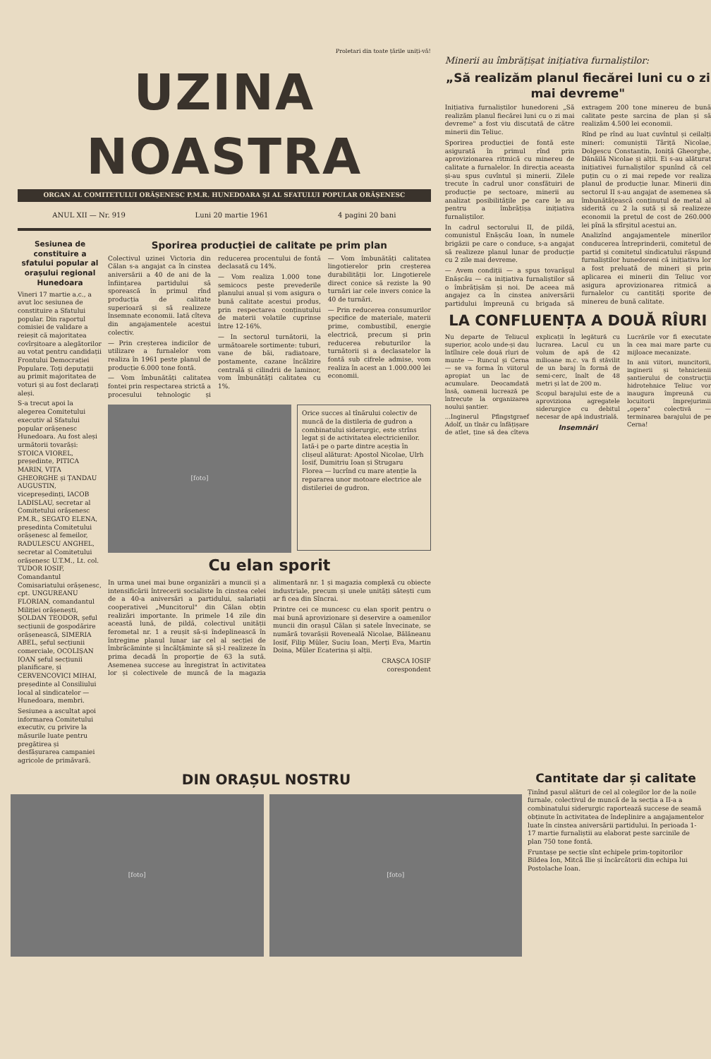Proletari din toate țările uniți-vă!
UZINA NOASTRA
ORGAN AL COMITETULUI ORĂȘENESC P.M.R. HUNEDOARA ȘI AL SFATULUI POPULAR ORĂȘENESC
ANUL XII — Nr. 919 Luni 20 martie 1961 4 pagini 20 bani
Sesiunea de constituire a sfatului popular al orașului regional Hunedoara
Vineri 17 martie a.c., a avut loc sesiunea de constituire a Sfatului popular. Din raportul comisiei de validare a reieșit că majoritatea covîrșitoare a alegătorilor au votat pentru candidații Frontului Democrației Populare. Toți deputații au primit majoritatea de voturi și au fost declarați aleși.
S-a trecut apoi la alegerea Comitetului executiv al Sfatului popular orășenesc Hunedoara. Au fost aleși următorii tovarăși: STOICA VIOREL, președinte, PITICA MARIN, VIȚA GHEORGHE și ȚANDAU AUGUSTIN, vicepreședinți, IACOB LADISLAU, secretar al Comitetului orășenesc P.M.R., SEGATO ELENA, președinta Comitetului orășenesc al femeilor, RADULESCU ANGHEL, secretar al Comitetului orășenesc U.T.M., Lt. col. TUDOR IOSIF, Comandantul Comisariatului orășenesc, cpt. UNGUREANU FLORIAN, comandantul Miliției orășenești, ȘOLDAN TEODOR, șeful secțiunii de gospodărire orășenească, SIMERIA ABEL, șeful secțiunii comerciale, OCOLIȘAN IOAN șeful secțiunii planificare, și CERVENCOVICI MIHAI, președinte al Consiliului local al sindicatelor — Hunedoara, membri.
Sesiunea a ascultat apoi informarea Comitetului executiv, cu privire la măsurile luate pentru pregătirea și desfășurarea campaniei agricole de primăvară.
Sporirea producției de calitate pe prim plan
Colectivul uzinei Victoria din Călan s-a angajat ca în cinstea aniversării a 40 de ani de la înființarea partidului să sporească în primul rînd producția de calitate superioară și să realizeze însemnate economii. Iată cîteva din angajamentele acestui colectiv.
— Prin creșterea indicilor de utilizare a furnalelor vom realiza în 1961 peste planul de producție 6.000 tone fontă.
— Vom îmbunătăți calitatea fontei prin respectarea strictă a procesului tehnologic și reducerea procentului de fontă declasată cu 14%.
— Vom realiza 1.000 tone semicocs peste prevederile planului anual și vom asigura o bună calitate acestui produs, prin respectarea conținutului de materii volatile cuprinse între 12-16%.
— In sectorul turnătorii, la următoarele sortimente: tuburi, vane de băi, radiatoare, postamente, cazane încălzire centrală și cilindrii de laminor, vom îmbunătăți calitatea cu 1%.
— Vom îmbunătăți calitatea lingotierelor prin creșterea durabilității lor. Lingotierele direct conice să reziste la 90 turnări iar cele invers conice la 40 de turnări.
— Prin reducerea consumurilor specifice de materiale, materii prime, combustibil, energie electrică, precum și prin reducerea rebuturilor la turnătorii și a declasatelor la fontă sub cifrele admise, vom realiza în acest an 1.000.000 lei economii.
[foto]
Orice succes al tînărului colectiv de muncă de la distileria de gudron a combinatului siderurgic, este strîns legat și de activitatea electricienilor. Iată-i pe o parte dintre aceștia în clișeul alăturat: Apostol Nicolae, Ulrh Iosif, Dumitriu Ioan și Strugaru Florea — lucrînd cu mare atenție la repararea unor motoare electrice ale distileriei de gudron.
Cu elan sporit
In urma unei mai bune organizări a muncii și a intensificării întrecerii socialiste în cinstea celei de a 40-a aniversări a partidului, salariații cooperativei „Muncitorul" din Călan obțin realizări importante. In primele 14 zile din această lună, de pildă, colectivul unității ferometal nr. 1 a reușit să-și îndeplinească în întregime planul lunar iar cel al secției de îmbrăcăminte și încălțăminte să și-l realizeze în prima decadă în proporție de 63 la sută. Asemenea succese au înregistrat în activitatea lor și colectivele de muncă de la magazia alimentară nr. 1 și magazia complexă cu obiecte industriale, precum și unele unități sătești cum ar fi cea din Sîncrai.
Printre cei ce muncesc cu elan sporit pentru o mai bună aprovizionare și deservire a oamenilor muncii din orașul Călan și satele învecinate, se numără tovarășii Roveneală Nicolae, Bălăneanu Iosif, Filip Müler, Suciu Ioan, Merți Eva, Martin Doina, Müler Ecaterina și alții.
CRAȘCA IOSIF
corespondent
Minerii au îmbrățișat inițiativa furnaliștilor:
„Să realizăm planul fiecărei luni cu o zi mai devreme"
Inițiativa furnaliștilor hunedoreni „Să realizăm planul fiecărei luni cu o zi mai devreme" a fost viu discutată de către minerii din Teliuc.
Sporirea producției de fontă este asigurată în primul rînd prin aprovizionarea ritmică cu minereu de calitate a furnalelor. In direcția aceasta și-au spus cuvîntul și minerii. Zilele trecute în cadrul unor consfătuiri de producție pe sectoare, minerii au analizat posibilitățile pe care le au pentru a îmbrățișa inițiativa furnaliștilor.
In cadrul sectorului II, de pildă, comunistul Enășcău Ioan, în numele brigăzii pe care o conduce, s-a angajat să realizeze planul lunar de producție cu 2 zile mai devreme.
— Avem condiții — a spus tovarășul Enășcău — ca inițiativa furnaliștilor să o îmbrățișăm și noi. De aceea mă angajez ca în cinstea aniversării partidului împreună cu brigada să extragem 200 tone minereu de bună calitate peste sarcina de plan și să realizăm 4.500 lei economii.
Rînd pe rînd au luat cuvîntul și ceilalți mineri: comuniștii Târiță Nicolae, Dolgescu Constantin, Ioniță Gheorghe, Dănăilă Nicolae și alții. Ei s-au alăturat inițiativei furnaliștilor spunînd că cel puțin cu o zi mai repede vor realiza planul de producție lunar. Minerii din sectorul II s-au angajat de asemenea să îmbunătățească conținutul de metal al siderită cu 2 la sută și să realizeze economii la prețul de cost de 260.000 lei pînă la sfîrșitul acestui an.
Analizînd angajamentele minerilor conducerea întreprinderii, comitetul de partid și comitetul sindicatului răspund furnaliștilor hunedoreni că inițiativa lor a fost preluată de mineri și prin aplicarea ei minerii din Teliuc vor asigura aprovizionarea ritmică a furnalelor cu cantități sporite de minereu de bună calitate.
LA CONFLUENȚA A DOUĂ RÎURI
Nu departe de Teliucul superior, acolo unde-și dau întîlnire cele două rîuri de munte — Runcul și Cerna — se va forma în viitorul apropiat un lac de acumulare. Deocamdată însă, oamenii lucrează pe întrecute la organizarea noului șantier.
...Inginerul Pfingstgraef Adolf, un tînăr cu înfățișare de atlet, ține să dea cîteva explicații în legătură cu lucrarea. Lacul cu un volum de apă de 42 milioane m.c. va fi stăvilit de un baraj în formă de semi-cerc, înalt de 48 metri și lat de 200 m.
Scopul barajului este de a aproviziona agregatele siderurgice cu debitul necesar de apă industrială.
Insemnări
Lucrările vor fi executate în cea mai mare parte cu mijloace mecanizate.
In anii viitori, muncitorii, inginerii și tehnicienii șantierului de construcții hidrotehnice Teliuc vor inaugura împreună cu locuitorii împrejurimii „opera" colectivă — terminarea barajului de pe Cerna!
DIN ORAȘUL NOSTRU
[foto] [foto]
Cantitate dar și calitate
Ținînd pasul alături de cel al colegilor lor de la noile furnale, colectivul de muncă de la secția a II-a a combinatului siderurgic raportează succese de seamă obținute în activitatea de îndeplinire a angajamentelor luate în cinstea aniversării partidului. In perioada 1-17 martie furnaliștii au elaborat peste sarcinile de plan 750 tone fontă.
Fruntașe pe secție sînt echipele prim-topitorilor Bildea Ion, Mitcă Ilie și încărcătorii din echipa lui Postolache Ioan.